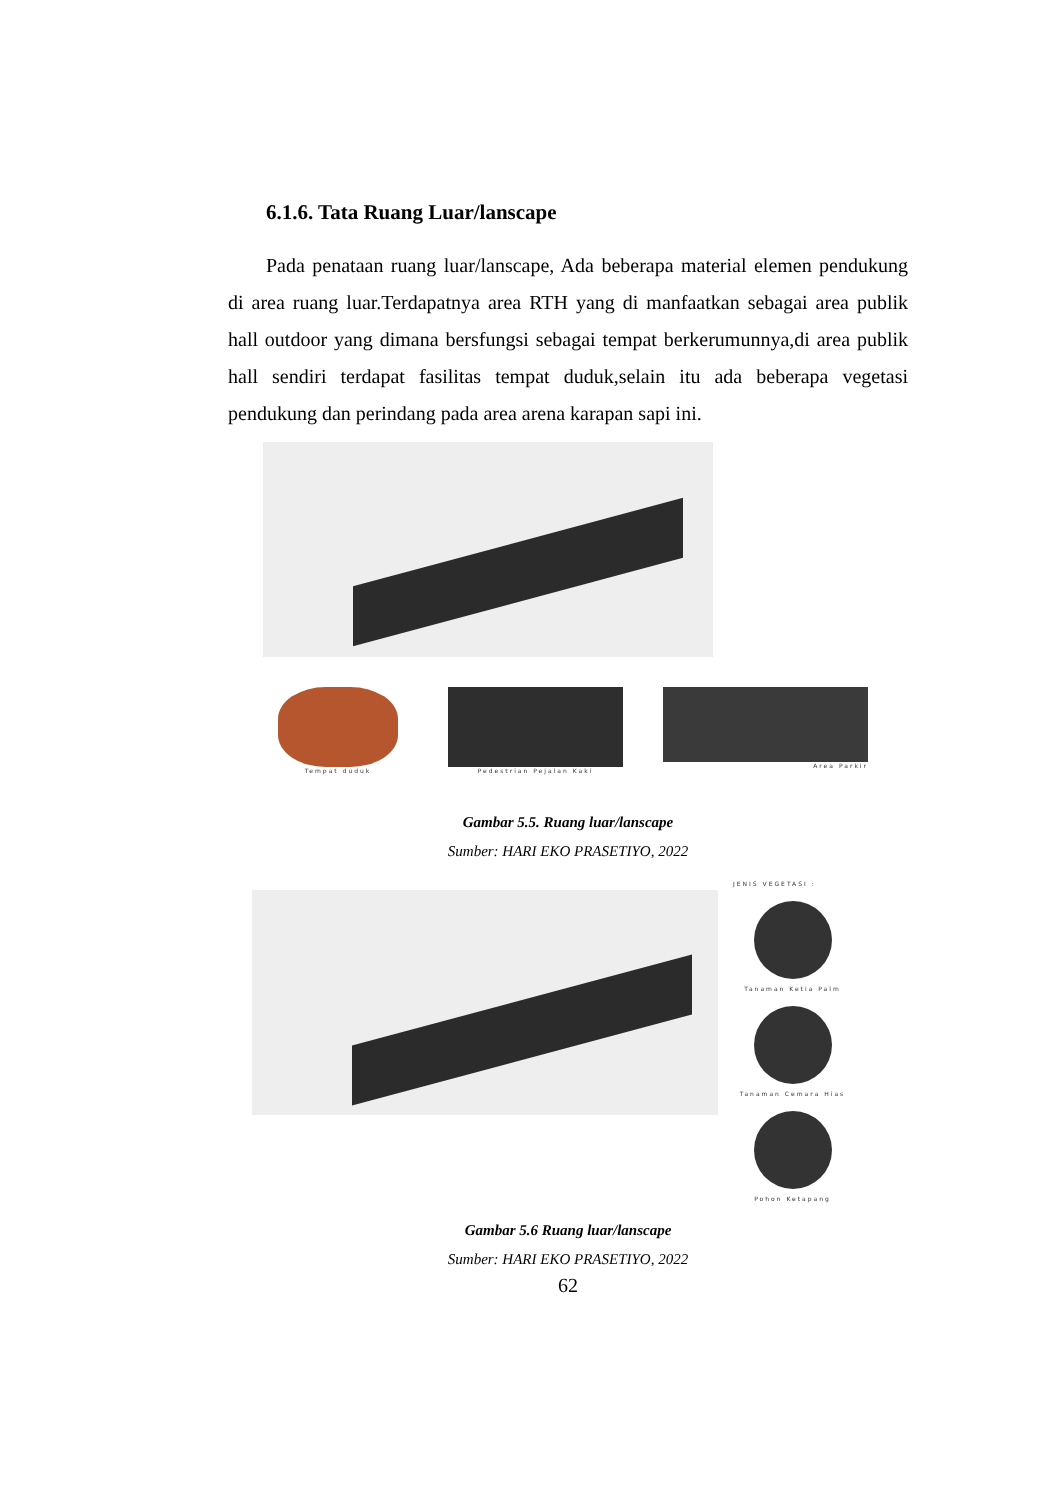6.1.6. Tata Ruang Luar/lanscape
Pada penataan ruang luar/lanscape, Ada beberapa material elemen pendukung di area ruang luar.Terdapatnya area RTH yang di manfaatkan sebagai area publik hall outdoor yang dimana bersfungsi sebagai tempat berkerumunnya,di area publik hall sendiri terdapat fasilitas tempat duduk,selain itu ada beberapa vegetasi pendukung dan perindang pada area arena karapan sapi ini.
Tempat duduk Pedestrian Pejalan Kaki
Area Parkir
Gambar 5.5. Ruang luar/lanscape
Sumber: HARI EKO PRASETIYO, 2022
JENIS VEGETASI :
Tanaman Ketia Palm
Tanaman Cemara Hias
Pohon Ketapang
Gambar 5.6 Ruang luar/lanscape
Sumber: HARI EKO PRASETIYO, 2022
62